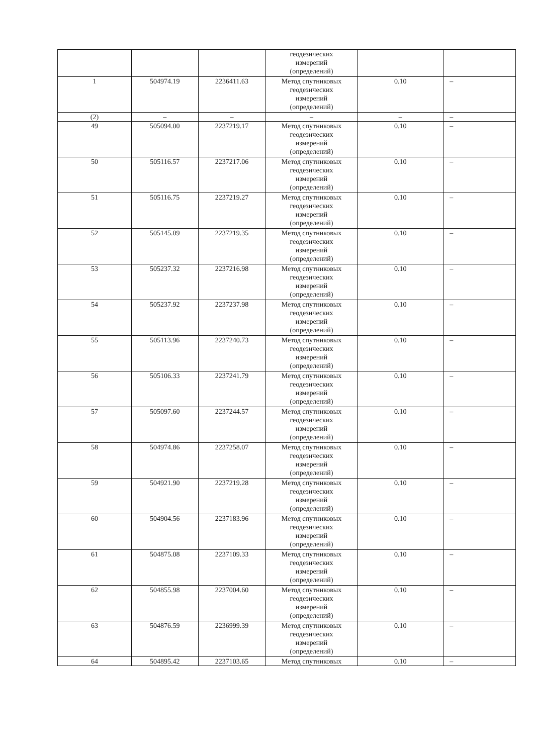| | | | геодезических измерений (определений) | | |
| 1 | 504974.19 | 2236411.63 | Метод спутниковых геодезических измерений (определений) | 0.10 | – |
| (2) | – | – | – | – | – |
| 49 | 505094.00 | 2237219.17 | Метод спутниковых геодезических измерений (определений) | 0.10 | – |
| 50 | 505116.57 | 2237217.06 | Метод спутниковых геодезических измерений (определений) | 0.10 | – |
| 51 | 505116.75 | 2237219.27 | Метод спутниковых геодезических измерений (определений) | 0.10 | – |
| 52 | 505145.09 | 2237219.35 | Метод спутниковых геодезических измерений (определений) | 0.10 | – |
| 53 | 505237.32 | 2237216.98 | Метод спутниковых геодезических измерений (определений) | 0.10 | – |
| 54 | 505237.92 | 2237237.98 | Метод спутниковых геодезических измерений (определений) | 0.10 | – |
| 55 | 505113.96 | 2237240.73 | Метод спутниковых геодезических измерений (определений) | 0.10 | – |
| 56 | 505106.33 | 2237241.79 | Метод спутниковых геодезических измерений (определений) | 0.10 | – |
| 57 | 505097.60 | 2237244.57 | Метод спутниковых геодезических измерений (определений) | 0.10 | – |
| 58 | 504974.86 | 2237258.07 | Метод спутниковых геодезических измерений (определений) | 0.10 | – |
| 59 | 504921.90 | 2237219.28 | Метод спутниковых геодезических измерений (определений) | 0.10 | – |
| 60 | 504904.56 | 2237183.96 | Метод спутниковых геодезических измерений (определений) | 0.10 | – |
| 61 | 504875.08 | 2237109.33 | Метод спутниковых геодезических измерений (определений) | 0.10 | – |
| 62 | 504855.98 | 2237004.60 | Метод спутниковых геодезических измерений (определений) | 0.10 | – |
| 63 | 504876.59 | 2236999.39 | Метод спутниковых геодезических измерений (определений) | 0.10 | – |
| 64 | 504895.42 | 2237103.65 | Метод спутниковых | 0.10 | – |